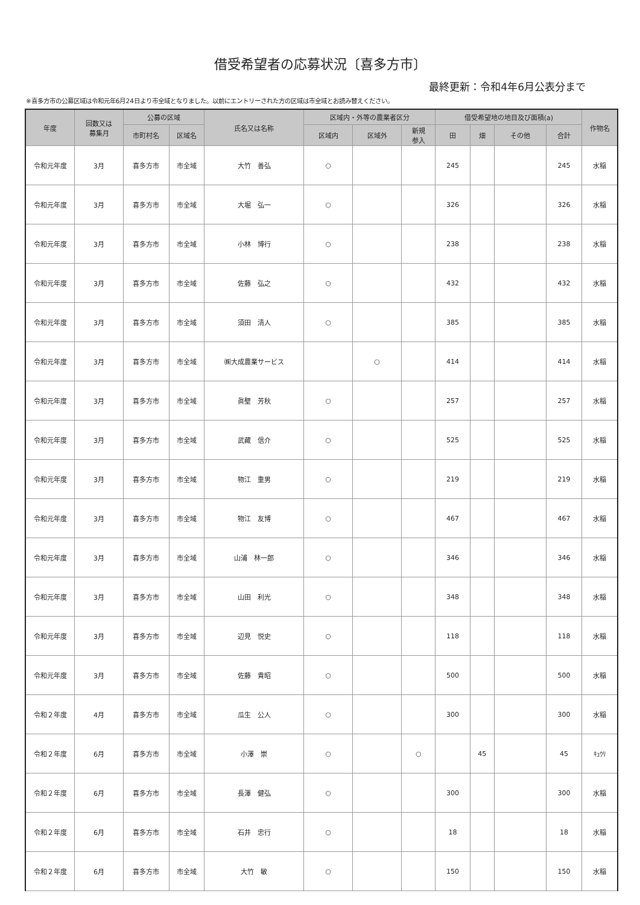借受希望者の応募状況〔喜多方市〕
最終更新：令和4年6月公表分まで
※喜多方市の公募区域は令和元年6月24日より市全域となりました。以前にエントリーされた方の区域は市全域とお読み替えください。
| 年度 | 回数又は 募集月 | 公募の区域 | | 氏名又は名称 | 区域内・外等の農業者区分 | | | 借受希望地の地目及び面積(a) | | | | 作物名 |
| --- | --- | --- | --- | --- | --- | --- | --- | --- | --- | --- | --- | --- |
| | | 市町村名 | 区域名 | | 区域内 | 区域外 | 新規 参入 | 田 | 畑 | その他 | 合計 | |
| 令和元年度 | 3月 | 喜多方市 | 市全域 | 大竹 善弘 | ○ | | | 245 | | | 245 | 水稲 |
| 令和元年度 | 3月 | 喜多方市 | 市全域 | 大堀 弘一 | ○ | | | 326 | | | 326 | 水稲 |
| 令和元年度 | 3月 | 喜多方市 | 市全域 | 小林 博行 | ○ | | | 238 | | | 238 | 水稲 |
| 令和元年度 | 3月 | 喜多方市 | 市全域 | 佐藤 弘之 | ○ | | | 432 | | | 432 | 水稲 |
| 令和元年度 | 3月 | 喜多方市 | 市全域 | 須田 清人 | ○ | | | 385 | | | 385 | 水稲 |
| 令和元年度 | 3月 | 喜多方市 | 市全域 | ㈱大成農業サービス | | ○ | | 414 | | | 414 | 水稲 |
| 令和元年度 | 3月 | 喜多方市 | 市全域 | 眞壁 芳秋 | ○ | | | 257 | | | 257 | 水稲 |
| 令和元年度 | 3月 | 喜多方市 | 市全域 | 武藏 信介 | ○ | | | 525 | | | 525 | 水稲 |
| 令和元年度 | 3月 | 喜多方市 | 市全域 | 物江 重男 | ○ | | | 219 | | | 219 | 水稲 |
| 令和元年度 | 3月 | 喜多方市 | 市全域 | 物江 友博 | ○ | | | 467 | | | 467 | 水稲 |
| 令和元年度 | 3月 | 喜多方市 | 市全域 | 山浦 林一郎 | ○ | | | 346 | | | 346 | 水稲 |
| 令和元年度 | 3月 | 喜多方市 | 市全域 | 山田 利光 | ○ | | | 348 | | | 348 | 水稲 |
| 令和元年度 | 3月 | 喜多方市 | 市全域 | 辺見 悦史 | ○ | | | 118 | | | 118 | 水稲 |
| 令和元年度 | 3月 | 喜多方市 | 市全域 | 佐藤 貴昭 | ○ | | | 500 | | | 500 | 水稲 |
| 令和２年度 | 4月 | 喜多方市 | 市全域 | 瓜生 公人 | ○ | | | 300 | | | 300 | 水稲 |
| 令和２年度 | 6月 | 喜多方市 | 市全域 | 小澤 崇 | ○ | | ○ | | 45 | | 45 | ｷｭｳﾘ |
| 令和２年度 | 6月 | 喜多方市 | 市全域 | 長澤 健弘 | ○ | | | 300 | | | 300 | 水稲 |
| 令和２年度 | 6月 | 喜多方市 | 市全域 | 石井 忠行 | ○ | | | 18 | | | 18 | 水稲 |
| 令和２年度 | 6月 | 喜多方市 | 市全域 | 大竹 敏 | ○ | | | 150 | | | 150 | 水稲 |